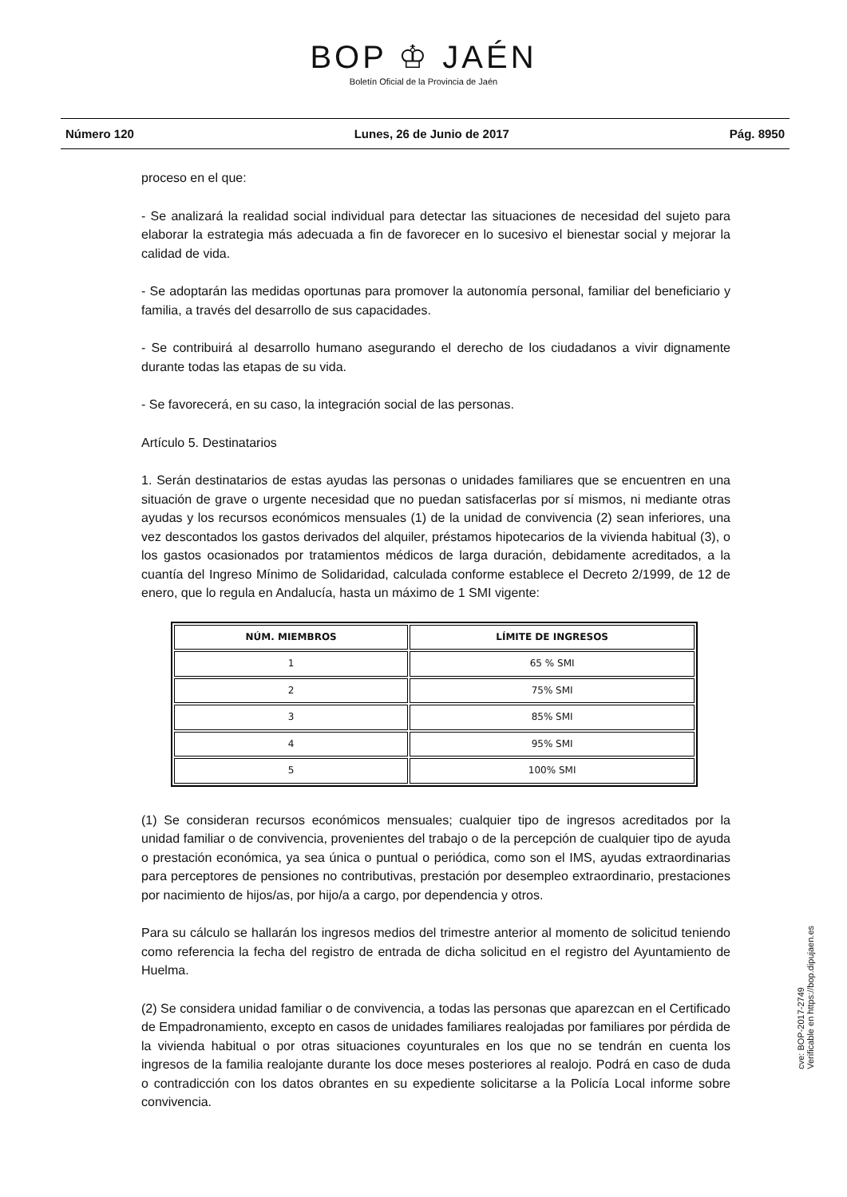BOP ♔ JAÉN
Boletín Oficial de la Provincia de Jaén
Número 120 Lunes, 26 de Junio de 2017 Pág. 8950
proceso en el que:
- Se analizará la realidad social individual para detectar las situaciones de necesidad del sujeto para elaborar la estrategia más adecuada a fin de favorecer en lo sucesivo el bienestar social y mejorar la calidad de vida.
- Se adoptarán las medidas oportunas para promover la autonomía personal, familiar del beneficiario y familia, a través del desarrollo de sus capacidades.
- Se contribuirá al desarrollo humano asegurando el derecho de los ciudadanos a vivir dignamente durante todas las etapas de su vida.
- Se favorecerá, en su caso, la integración social de las personas.
Artículo 5. Destinatarios
1. Serán destinatarios de estas ayudas las personas o unidades familiares que se encuentren en una situación de grave o urgente necesidad que no puedan satisfacerlas por sí mismos, ni mediante otras ayudas y los recursos económicos mensuales (1) de la unidad de convivencia (2) sean inferiores, una vez descontados los gastos derivados del alquiler, préstamos hipotecarios de la vivienda habitual (3), o los gastos ocasionados por tratamientos médicos de larga duración, debidamente acreditados, a la cuantía del Ingreso Mínimo de Solidaridad, calculada conforme establece el Decreto 2/1999, de 12 de enero, que lo regula en Andalucía, hasta un máximo de 1 SMI vigente:
| NÚM. MIEMBROS | LÍMITE DE INGRESOS |
| --- | --- |
| 1 | 65 % SMI |
| 2 | 75% SMI |
| 3 | 85% SMI |
| 4 | 95% SMI |
| 5 | 100% SMI |
(1) Se consideran recursos económicos mensuales; cualquier tipo de ingresos acreditados por la unidad familiar o de convivencia, provenientes del trabajo o de la percepción de cualquier tipo de ayuda o prestación económica, ya sea única o puntual o periódica, como son el IMS, ayudas extraordinarias para perceptores de pensiones no contributivas, prestación por desempleo extraordinario, prestaciones por nacimiento de hijos/as, por hijo/a a cargo, por dependencia y otros.
Para su cálculo se hallarán los ingresos medios del trimestre anterior al momento de solicitud teniendo como referencia la fecha del registro de entrada de dicha solicitud en el registro del Ayuntamiento de Huelma.
(2) Se considera unidad familiar o de convivencia, a todas las personas que aparezcan en el Certificado de Empadronamiento, excepto en casos de unidades familiares realojadas por familiares por pérdida de la vivienda habitual o por otras situaciones coyunturales en los que no se tendrán en cuenta los ingresos de la familia realojante durante los doce meses posteriores al realojo. Podrá en caso de duda o contradicción con los datos obrantes en su expediente solicitarse a la Policía Local informe sobre convivencia.
cve: BOP-2017-2749
Verificable en https://bop.dipujaen.es